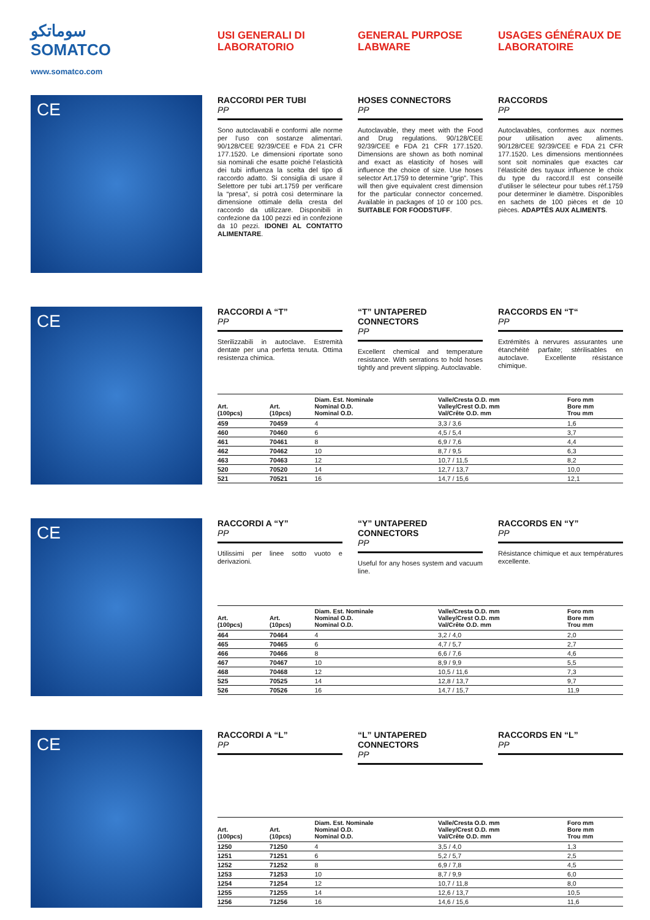سوماتكو
SOMATCO
www.somatco.com
USI GENERALI DI LABORATORIO GENERAL PURPOSE LABWARE USAGES GÉNÉRAUX DE LABORATOIRE
CE
RACCORDI PER TUBI
PP
Sono autoclavabili e conformi alle norme per l’uso con sostanze alimentari. 90/128/CEE 92/39/CEE e FDA 21 CFR 177.1520. Le dimensioni riportate sono sia nominali che esatte poiché l’elasticità dei tubi influenza la scelta del tipo di raccordo adatto. Si consiglia di usare il Selettore per tubi art.1759 per verificare la “presa”, si potrà così determinare la dimensione ottimale della cresta del raccordo da utilizzare. Disponibili in confezione da 100 pezzi ed in confezione da 10 pezzi. IDONEI AL CONTATTO ALIMENTARE.
HOSES CONNECTORS
PP
Autoclavable, they meet with the Food and Drug regulations. 90/128/CEE 92/39/CEE e FDA 21 CFR 177.1520. Dimensions are shown as both nominal and exact as elasticity of hoses will influence the choice of size. Use hoses selector Art.1759 to determine “grip”. This will then give equivalent crest dimension for the particular connector concerned. Available in packages of 10 or 100 pcs. SUITABLE FOR FOODSTUFF.
RACCORDS
PP
Autoclavables, conformes aux normes pour utilisation avec aliments. 90/128/CEE 92/39/CEE e FDA 21 CFR 177.1520. Les dimensions mentionnées sont soit nominales que exactes car l’élasticité des tuyaux influence le choix du type du raccord.Il est conseillé d’utiliser le sélecteur pour tubes réf.1759 pour determiner le diamètre. Disponibles en sachets de 100 pièces et de 10 pièces. ADAPTÉS AUX ALIMENTS.
CE
RACCORDI A “T”
PP
Sterilizzabili in autoclave. Estremità dentate per una perfetta tenuta. Ottima resistenza chimica.
“T” UNTAPERED CONNECTORS
PP
Excellent chemical and temperature resistance. With serrations to hold hoses tightly and prevent slipping. Autoclavable.
RACCORDS EN “T“
PP
Extrémités à nervures assurantes une étanchéité parfaite; stérilisables en autoclave. Excellente résistance chimique.
| Art. (100pcs) | Art. (10pcs) | Diam. Est. Nominale Nominal O.D. Nominal O.D. | Valle/Cresta O.D. mm Valley/Crest O.D. mm Val/Crête O.D. mm | Foro mm Bore mm Trou mm |
| --- | --- | --- | --- | --- |
| 459 | 70459 | 4 | 3,3 / 3,6 | 1,6 |
| 460 | 70460 | 6 | 4,5 / 5,4 | 3,7 |
| 461 | 70461 | 8 | 6,9 / 7,6 | 4,4 |
| 462 | 70462 | 10 | 8,7 / 9,5 | 6,3 |
| 463 | 70463 | 12 | 10,7 / 11,5 | 8,2 |
| 520 | 70520 | 14 | 12,7 / 13,7 | 10,0 |
| 521 | 70521 | 16 | 14,7 / 15,6 | 12,1 |
CE
RACCORDI A “Y”
PP
Utilissimi per linee sotto vuoto e derivazioni.
“Y” UNTAPERED CONNECTORS
PP
Useful for any hoses system and vacuum line.
RACCORDS EN “Y”
PP
Résistance chimique et aux températures excellente.
| Art. (100pcs) | Art. (10pcs) | Diam. Est. Nominale Nominal O.D. Nominal O.D. | Valle/Cresta O.D. mm Valley/Crest O.D. mm Val/Crête O.D. mm | Foro mm Bore mm Trou mm |
| --- | --- | --- | --- | --- |
| 464 | 70464 | 4 | 3,2 / 4,0 | 2,0 |
| 465 | 70465 | 6 | 4,7 / 5,7 | 2,7 |
| 466 | 70466 | 8 | 6,6 / 7,6 | 4,6 |
| 467 | 70467 | 10 | 8,9 / 9,9 | 5,5 |
| 468 | 70468 | 12 | 10,5 / 11,6 | 7,3 |
| 525 | 70525 | 14 | 12,8 / 13,7 | 9,7 |
| 526 | 70526 | 16 | 14,7 / 15,7 | 11,9 |
CE
RACCORDI A “L”
PP
“L” UNTAPERED CONNECTORS
PP
RACCORDS EN “L”
PP
| Art. (100pcs) | Art. (10pcs) | Diam. Est. Nominale Nominal O.D. Nominal O.D. | Valle/Cresta O.D. mm Valley/Crest O.D. mm Val/Crête O.D. mm | Foro mm Bore mm Trou mm |
| --- | --- | --- | --- | --- |
| 1250 | 71250 | 4 | 3,5 / 4,0 | 1,3 |
| 1251 | 71251 | 6 | 5,2 / 5,7 | 2,5 |
| 1252 | 71252 | 8 | 6,9 / 7,8 | 4,5 |
| 1253 | 71253 | 10 | 8,7 / 9,9 | 6,0 |
| 1254 | 71254 | 12 | 10,7 / 11,8 | 8,0 |
| 1255 | 71255 | 14 | 12,6 / 13,7 | 10,5 |
| 1256 | 71256 | 16 | 14,6 / 15,6 | 11,6 |